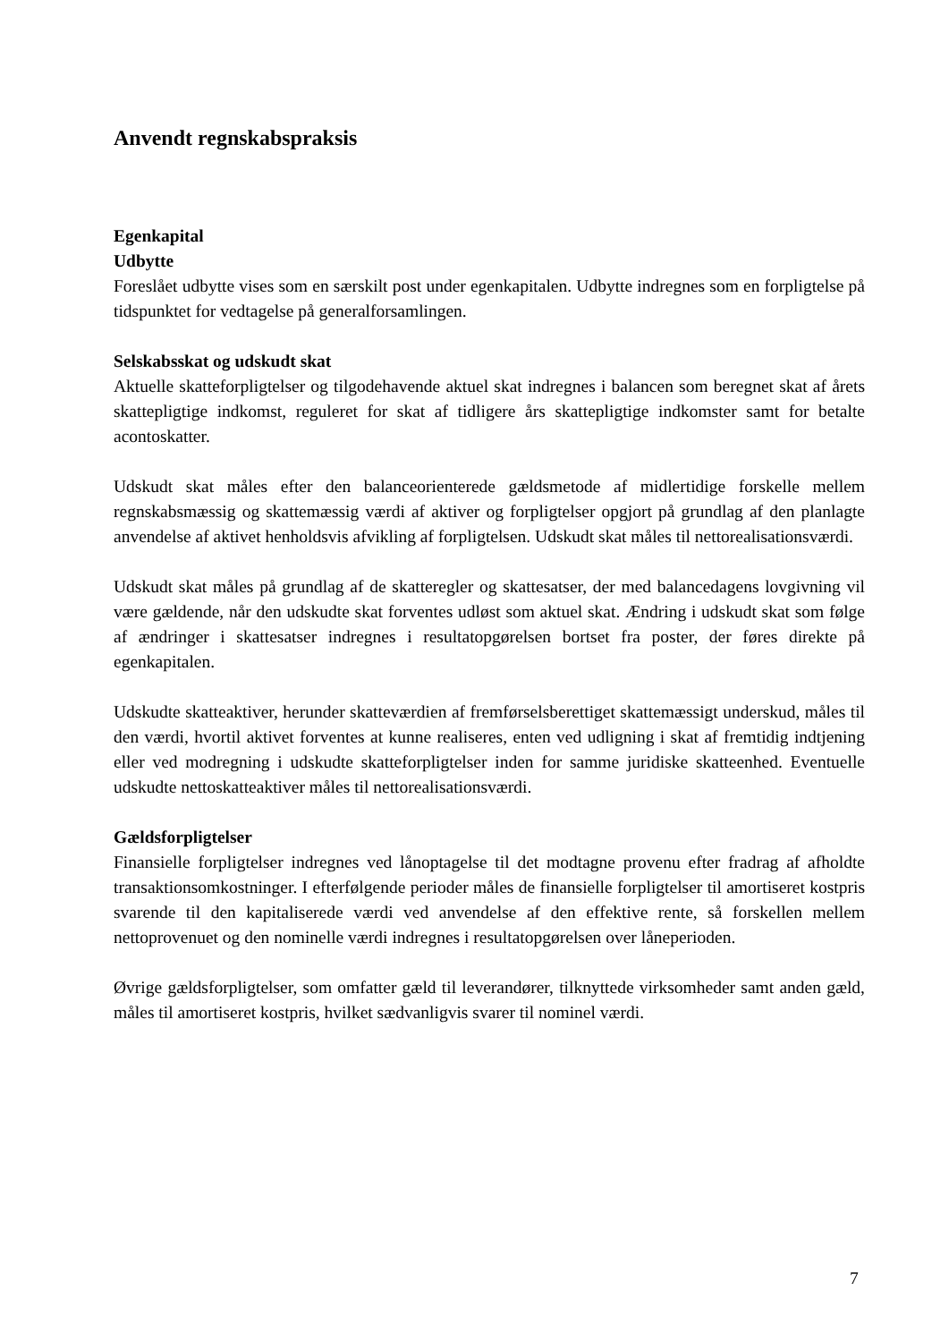Anvendt regnskabspraksis
Egenkapital
Udbytte
Foreslået udbytte vises som en særskilt post under egenkapitalen. Udbytte indregnes som en forpligtelse på tidspunktet for vedtagelse på generalforsamlingen.
Selskabsskat og udskudt skat
Aktuelle skatteforpligtelser og tilgodehavende aktuel skat indregnes i balancen som beregnet skat af årets skattepligtige indkomst, reguleret for skat af tidligere års skattepligtige indkomster samt for betalte acontoskatter.
Udskudt skat måles efter den balanceorienterede gældsmetode af midlertidige forskelle mellem regnskabsmæssig og skattemæssig værdi af aktiver og forpligtelser opgjort på grundlag af den planlagte anvendelse af aktivet henholdsvis afvikling af forpligtelsen. Udskudt skat måles til nettorealisationsværdi.
Udskudt skat måles på grundlag af de skatteregler og skattesatser, der med balancedagens lovgivning vil være gældende, når den udskudte skat forventes udløst som aktuel skat. Ændring i udskudt skat som følge af ændringer i skattesatser indregnes i resultatopgørelsen bortset fra poster, der føres direkte på egenkapitalen.
Udskudte skatteaktiver, herunder skatteværdien af fremførselsberettiget skattemæssigt underskud, måles til den værdi, hvortil aktivet forventes at kunne realiseres, enten ved udligning i skat af fremtidig indtjening eller ved modregning i udskudte skatteforpligtelser inden for samme juridiske skatteenhed. Eventuelle udskudte nettoskatteaktiver måles til nettorealisationsværdi.
Gældsforpligtelser
Finansielle forpligtelser indregnes ved lånoptagelse til det modtagne provenu efter fradrag af afholdte transaktionsomkostninger. I efterfølgende perioder måles de finansielle forpligtelser til amortiseret kostpris svarende til den kapitaliserede værdi ved anvendelse af den effektive rente, så forskellen mellem nettoprovenuet og den nominelle værdi indregnes i resultatopgørelsen over låneperioden.
Øvrige gældsforpligtelser, som omfatter gæld til leverandører, tilknyttede virksomheder samt anden gæld, måles til amortiseret kostpris, hvilket sædvanligvis svarer til nominel værdi.
7